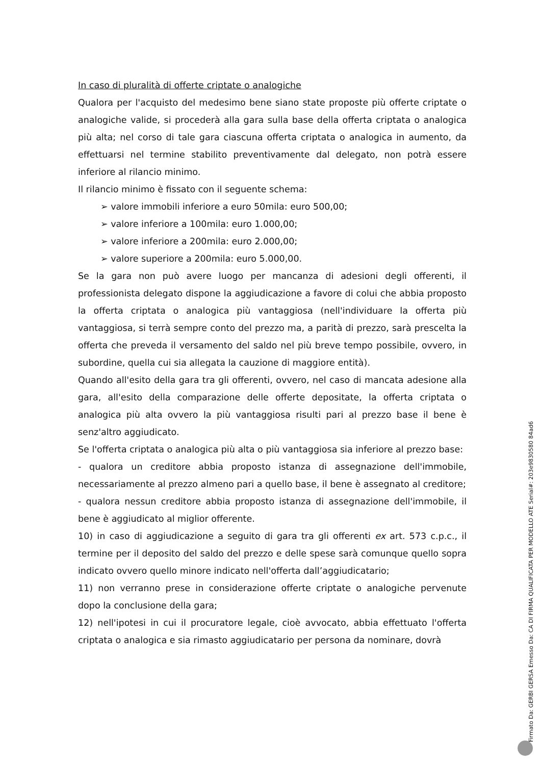In caso di pluralità di offerte criptate o analogiche
Qualora per l'acquisto del medesimo bene siano state proposte più offerte criptate o analogiche valide, si procederà alla gara sulla base della offerta criptata o analogica più alta; nel corso di tale gara ciascuna offerta criptata o analogica in aumento, da effettuarsi nel termine stabilito preventivamente dal delegato, non potrà essere inferiore al rilancio minimo.
Il rilancio minimo è fissato con il seguente schema:
➢ valore immobili inferiore a euro 50mila: euro 500,00;
➢ valore inferiore a 100mila: euro 1.000,00;
➢ valore inferiore a 200mila: euro 2.000,00;
➢ valore superiore a 200mila: euro 5.000,00.
Se la gara non può avere luogo per mancanza di adesioni degli offerenti, il professionista delegato dispone la aggiudicazione a favore di colui che abbia proposto la offerta criptata o analogica più vantaggiosa (nell'individuare la offerta più vantaggiosa, si terrà sempre conto del prezzo ma, a parità di prezzo, sarà prescelta la offerta che preveda il versamento del saldo nel più breve tempo possibile, ovvero, in subordine, quella cui sia allegata la cauzione di maggiore entità).
Quando all'esito della gara tra gli offerenti, ovvero, nel caso di mancata adesione alla gara, all'esito della comparazione delle offerte depositate, la offerta criptata o analogica più alta ovvero la più vantaggiosa risulti pari al prezzo base il bene è senz'altro aggiudicato.
Se l'offerta criptata o analogica più alta o più vantaggiosa sia inferiore al prezzo base:
- qualora un creditore abbia proposto istanza di assegnazione dell'immobile, necessariamente al prezzo almeno pari a quello base, il bene è assegnato al creditore;
- qualora nessun creditore abbia proposto istanza di assegnazione dell'immobile, il bene è aggiudicato al miglior offerente.
10) in caso di aggiudicazione a seguito di gara tra gli offerenti ex art. 573 c.p.c., il termine per il deposito del saldo del prezzo e delle spese sarà comunque quello sopra indicato ovvero quello minore indicato nell'offerta dall’aggiudicatario;
11) non verranno prese in considerazione offerte criptate o analogiche pervenute dopo la conclusione della gara;
12) nell'ipotesi in cui il procuratore legale, cioè avvocato, abbia effettuato l'offerta criptata o analogica e sia rimasto aggiudicatario per persona da nominare, dovrà
Firmato Da: GERBI GERSA Emesso Da: CA DI FIRMA QUALIFICATA PER MODELLO ATE Serial#: 203e9830580 84ad6